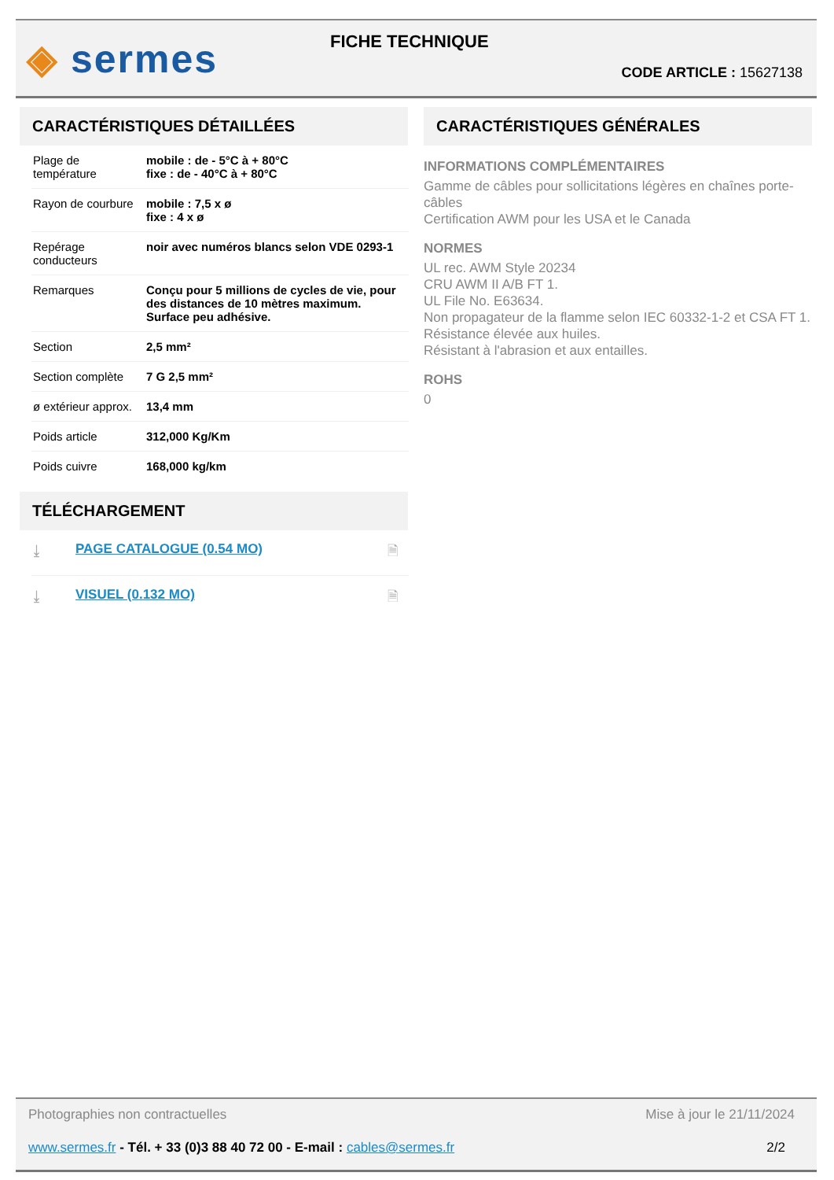◈ sermes FICHE TECHNIQUE
CODE ARTICLE : 15627138
CARACTÉRISTIQUES DÉTAILLÉES
| Plage de température | mobile : de - 5°C à + 80°C fixe : de - 40°C à + 80°C |
| Rayon de courbure | mobile : 7,5 x ø fixe : 4 x ø |
| Repérage conducteurs | noir avec numéros blancs selon VDE 0293-1 |
| Remarques | Conçu pour 5 millions de cycles de vie, pour des distances de 10 mètres maximum. Surface peu adhésive. |
| Section | 2,5 mm² |
| Section complète | 7 G 2,5 mm² |
| ø extérieur approx. | 13,4 mm |
| Poids article | 312,000 Kg/Km |
| Poids cuivre | 168,000 kg/km |
TÉLÉCHARGEMENT
| ⤓ | PAGE CATALOGUE (0.54 MO) | 🗎 |
| ⤓ | VISUEL (0.132 MO) | 🗎 |
CARACTÉRISTIQUES GÉNÉRALES
INFORMATIONS COMPLÉMENTAIRES
Gamme de câbles pour sollicitations légères en chaînes porte-câbles
Certification AWM pour les USA et le Canada
NORMES
UL rec. AWM Style 20234
CRU AWM II A/B FT 1.
UL File No. E63634.
Non propagateur de la flamme selon IEC 60332-1-2 et CSA FT 1.
Résistance élevée aux huiles.
Résistant à l'abrasion et aux entailles.
ROHS
0
Photographies non contractuelles Mise à jour le 21/11/2024
www.sermes.fr - Tél. + 33 (0)3 88 40 72 00 - E-mail : cables@sermes.fr 2/2